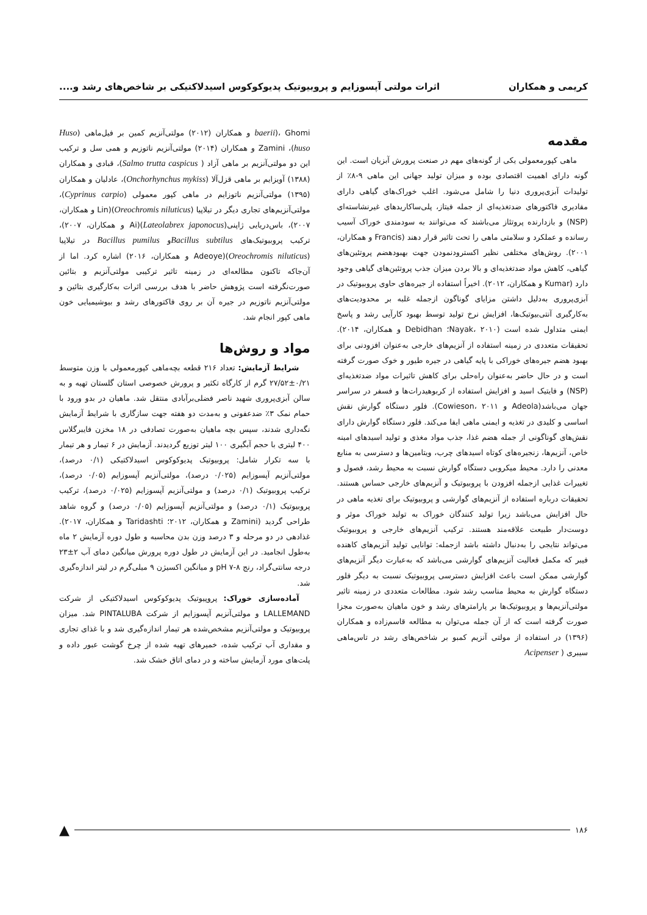کریمی و همکاران اثرات مولتی آپسوزایم و پروبیوتیک پدیوکوکوس اسیدلاکتیکی بر شاخص‌های رشد و....
مقدمه
ماهی کپورمعمولی یکی از گونه‌های مهم در صنعت پرورش آبزیان است. این گونه دارای اهمیت اقتصادی بوده و میزان تولید جهانی این ماهی ۹-۸٪ از تولیدات آبزی‌پروری دنیا را شامل می‌شود. اغلب خوراک‌های گیاهی دارای مقادیری فاکتورهای ضدتغذیه‌ای از جمله فیتاز، پلی‌ساکاریدهای غیرنشاسته‌ای (NSP) و بازدارنده پروتئاز می‌باشند که می‌توانند به سودمندی خوراک آسیب رسانده و عملکرد و سلامتی ماهی را تحت تاثیر قرار دهند (Francis و همکاران، ۲۰۰۱). روش‌های مختلفی نظیر اکسترودنمودن جهت بهبودهضم پروتئین‌های گیاهی، کاهش مواد ضدتغذیه‌ای و بالا بردن میزان جذب پروتئین‌های گیاهی وجود دارد (Kumar و همکاران، ۲۰۱۲). اخیراً استفاده از جیره‌های حاوی پروبیوتیک در آبزی‌پروری به‌دلیل داشتن مزایای گوناگون ازجمله غلبه بر محدودیت‌های به‌کارگیری آنتی‌بیوتیک‌ها، افزایش نرخ تولید توسط بهبود کارآیی رشد و پاسخ ایمنی متداول شده است (Nayak، ۲۰۱۰؛ Debidhan و همکاران، ۲۰۱۴). تحقیقات متعددی در زمینه استفاده از آنزیم‌های خارجی به‌عنوان افزودنی برای بهبود هضم جیره‌های خوراکی با پایه گیاهی در جیره طیور و خوک صورت گرفته است و در حال حاضر به‌عنوان راه‌حلی برای کاهش تاثیرات مواد ضدتغذیه‌ای (NSP) و فایتیک اسید و افزایش استفاده از کربوهیدرات‌ها و فسفر در سراسر جهان می‌باشد(Adeola و Cowieson، ۲۰۱۱). فلور دستگاه گوارش نقش اساسی و کلیدی در تغذیه و ایمنی ماهی ایفا می‌کند. فلور دستگاه گوارش دارای نقش‌های گوناگونی از جمله هضم غذا، جذب مواد مغذی و تولید اسیدهای امینه خاص، آنزیم‌ها، زنجیره‌های کوتاه اسیدهای چرب، ویتامین‌ها و دسترسی به منابع معدنی را دارد. محیط میکروبی دستگاه گوارش نسبت به محیط رشد، فصول و تغییرات غذایی ازجمله افزودن با پروبیوتیک و آنزیم‌های خارجی حساس هستند. تحقیقات درباره استفاده از آنزیم‌های گوارشی و پروبیوتیک برای تغذیه ماهی در حال افزایش می‌باشد زیرا تولید کنندگان خوراک به تولید خوراک موثر و دوست‌دار طبیعت علاقه‌مند هستند. ترکیب آنزیم‌های خارجی و پروبیوتیک می‌تواند نتایجی را به‌دنبال داشته باشد ازجمله: توانایی تولید آنزیم‌های کاهنده فیبر که مکمل فعالیت آنزیم‌های گوارشی می‌باشد که به‌عبارت دیگر آنزیم‌های گوارشی ممکن است باعث افزایش دسترسی پروبیوتیک نسبت به دیگر فلور دستگاه گوارش به محیط مناسب رشد شود. مطالعات متعددی در زمینه تاثیر مولتی‌آنزیم‌ها و پروبیوتیک‌ها بر پارامترهای رشد و خون ماهیان به‌صورت مجزا صورت گرفته است که از آن جمله می‌توان به مطالعه قاسم‌زاده و همکاران (۱۳۹۶) در استفاده از مولتی آنزیم کمبو بر شاخص‌های رشد در تاس‌ماهی سیبری ( Acipenser
baerii)، Ghomi و همکاران (۲۰۱۲) مولتی‌آنزیم کمین بر فیل‌ماهی (Huso huso)، Zamini و همکاران (۲۰۱۴) مولتی‌آنزیم ناتوزیم و همی سل و ترکیب این دو مولتی‌آنزیم بر ماهی آزاد ( Salmo trutta caspicus)، قبادی و همکاران (۱۳۸۸) آویزایم بر ماهی قزل‌آلا (Onchorhynchus mykiss)، عادلیان و همکاران (۱۳۹۵) مولتی‌آنزیم ناتوزایم در ماهی کپور معمولی (Cyprinus carpio)، مولتی‌آنزیم‌های تجاری دیگر در تیلاپیا (Oreochromis niluticus)(Lin و همکاران، ۲۰۰۷)، باس‌دریایی ژاپنی(Lateolabrex japonocus)(Ai و همکاران، ۲۰۰۷)، ترکیب پروبیوتیک‌های Bacillus subtilusو Bacillus pumilus در تیلاپیا (Oreochromis niluticus)(Adeoye و همکاران، ۲۰۱۶) اشاره کرد. اما از آن‌جاکه تاکنون مطالعه‌ای در زمینه تاثیر ترکیبی مولتی‌آنزیم و بتائین صورت‌نگرفته است پژوهش حاضر با هدف بررسی اثرات به‌کارگیری بتائین و مولتی‌آنزیم ناتوزیم در جیره آن بر روی فاکتورهای رشد و بیوشیمیایی خون ماهی کپور انجام شد.
مواد و روش‌ها
شرایط آزمایش: تعداد ۲۱۶ قطعه بچه‌ماهی کپورمعمولی با وزن متوسط ۰/۲۱±۲۷/۵۲ گرم از کارگاه تکثیر و پرورش خصوصی استان گلستان تهیه و به سالن آبزی‌پروری شهید ناصر فضلی‌برآبادی منتقل شد. ماهیان در بدو ورود با حمام نمک ۳٪ ضدعفونی و به‌مدت دو هفته جهت سازگاری با شرایط آزمایش نگه‌داری شدند، سپس بچه ماهیان به‌صورت تصادفی در ۱۸ مخزن فایبرگلاس ۴۰۰ لیتری با حجم آبگیری ۱۰۰ لیتر توزیع گردیدند. آزمایش در ۶ تیمار و هر تیمار با سه تکرار شامل: پروبیوتیک پدیوکوکوس اسیدلاکتیکی (۰/۱ درصد)، مولتی‌آنزیم آپسوزایم (۰/۰۲۵ درصد)، مولتی‌آنزیم آپسوزایم (۰/۰۵ درصد)، ترکیب پروبیوتیک (۰/۱ درصد) و مولتی‌آنزیم آپسوزایم (۰/۰۲۵ درصد)، ترکیب پروبیوتیک (۰/۱ درصد) و مولتی‌آنزیم آپسوزایم (۰/۰۵ درصد) و گروه شاهد طراحی گردید (Zamini و همکاران، ۲۰۱۲؛ Taridashti و همکاران، ۲۰۱۷). غذادهی در دو مرحله و ۳ درصد وزن بدن محاسبه و طول دوره آزمایش ۲ ماه به‌طول انجامید. در این آزمایش در طول دوره پرورش میانگین دمای آب ۲±۲۳ درجه سانتی‌گراد، رنج pH ۷-۸ و میانگین اکسیژن ۹ میلی‌گرم در لیتر اندازه‌گیری شد.
آماده‌سازی خوراک: پروپیوتیک پدیوکوکوس اسیدلاکتیکی از شرکت LALLEMAND و مولتی‌آنزیم آپسوزایم از شرکت PINTALUBA شد. میزان پروبیوتیک و مولتی‌آنزیم مشخص‌شده هر تیمار اندازه‌گیری شد و با غذای تجاری و مقداری آب ترکیب شده، خمیرهای تهیه شده از چرخ گوشت عبور داده و پلت‌های مورد آزمایش ساخته و در دمای اتاق خشک شد.
۱۸۶ ▲